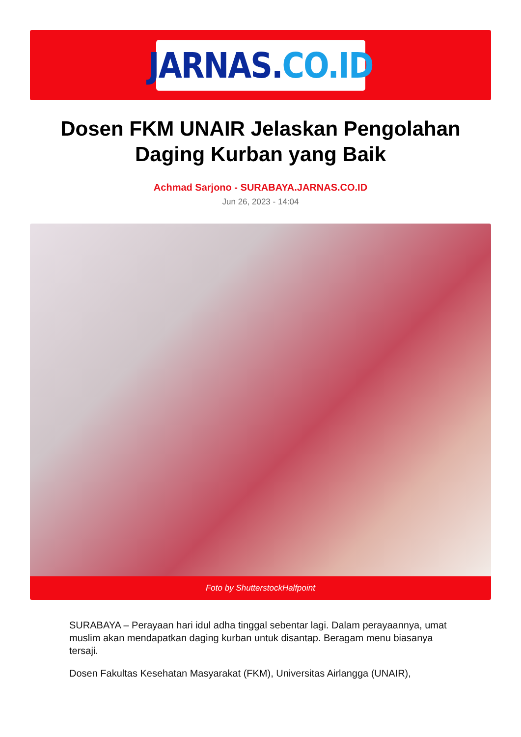JARNAS. CO.ID
Dosen FKM UNAIR Jelaskan Pengolahan Daging Kurban yang Baik
Achmad Sarjono - SURABAYA.JARNAS.CO.ID
Jun 26, 2023 - 14:04
Foto by ShutterstockHalfpoint
SURABAYA – Perayaan hari idul adha tinggal sebentar lagi. Dalam perayaannya, umat muslim akan mendapatkan daging kurban untuk disantap. Beragam menu biasanya tersaji.
Dosen Fakultas Kesehatan Masyarakat (FKM), Universitas Airlangga (UNAIR),